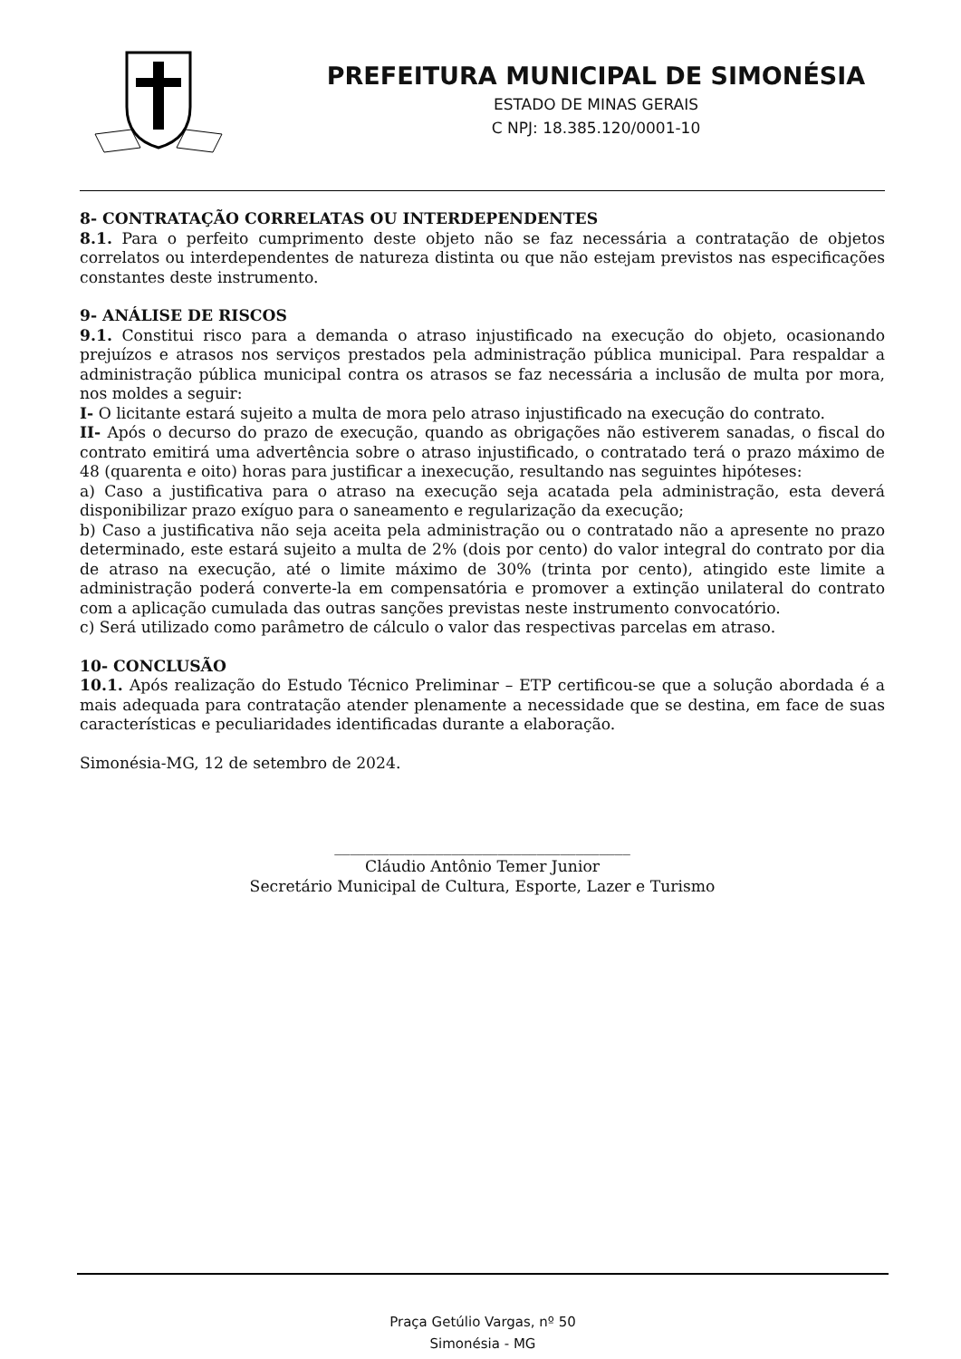PREFEITURA MUNICIPAL DE SIMONÉSIA
ESTADO DE MINAS GERAIS
C NPJ: 18.385.120/0001-10
8- CONTRATAÇÃO CORRELATAS OU INTERDEPENDENTES
8.1. Para o perfeito cumprimento deste objeto não se faz necessária a contratação de objetos correlatos ou interdependentes de natureza distinta ou que não estejam previstos nas especificações constantes deste instrumento.
9- ANÁLISE DE RISCOS
9.1. Constitui risco para a demanda o atraso injustificado na execução do objeto, ocasionando prejuízos e atrasos nos serviços prestados pela administração pública municipal. Para respaldar a administração pública municipal contra os atrasos se faz necessária a inclusão de multa por mora, nos moldes a seguir:
I- O licitante estará sujeito a multa de mora pelo atraso injustificado na execução do contrato.
II- Após o decurso do prazo de execução, quando as obrigações não estiverem sanadas, o fiscal do contrato emitirá uma advertência sobre o atraso injustificado, o contratado terá o prazo máximo de 48 (quarenta e oito) horas para justificar a inexecução, resultando nas seguintes hipóteses:
a) Caso a justificativa para o atraso na execução seja acatada pela administração, esta deverá disponibilizar prazo exíguo para o saneamento e regularização da execução;
b) Caso a justificativa não seja aceita pela administração ou o contratado não a apresente no prazo determinado, este estará sujeito a multa de 2% (dois por cento) do valor integral do contrato por dia de atraso na execução, até o limite máximo de 30% (trinta por cento), atingido este limite a administração poderá converte-la em compensatória e promover a extinção unilateral do contrato com a aplicação cumulada das outras sanções previstas neste instrumento convocatório.
c) Será utilizado como parâmetro de cálculo o valor das respectivas parcelas em atraso.
10- CONCLUSÃO
10.1. Após realização do Estudo Técnico Preliminar – ETP certificou-se que a solução abordada é a mais adequada para contratação atender plenamente a necessidade que se destina, em face de suas características e peculiaridades identificadas durante a elaboração.
Simonésia-MG, 12 de setembro de 2024.
______________________________________
Cláudio Antônio Temer Junior
Secretário Municipal de Cultura, Esporte, Lazer e Turismo
Praça Getúlio Vargas, nº 50
Simonésia - MG